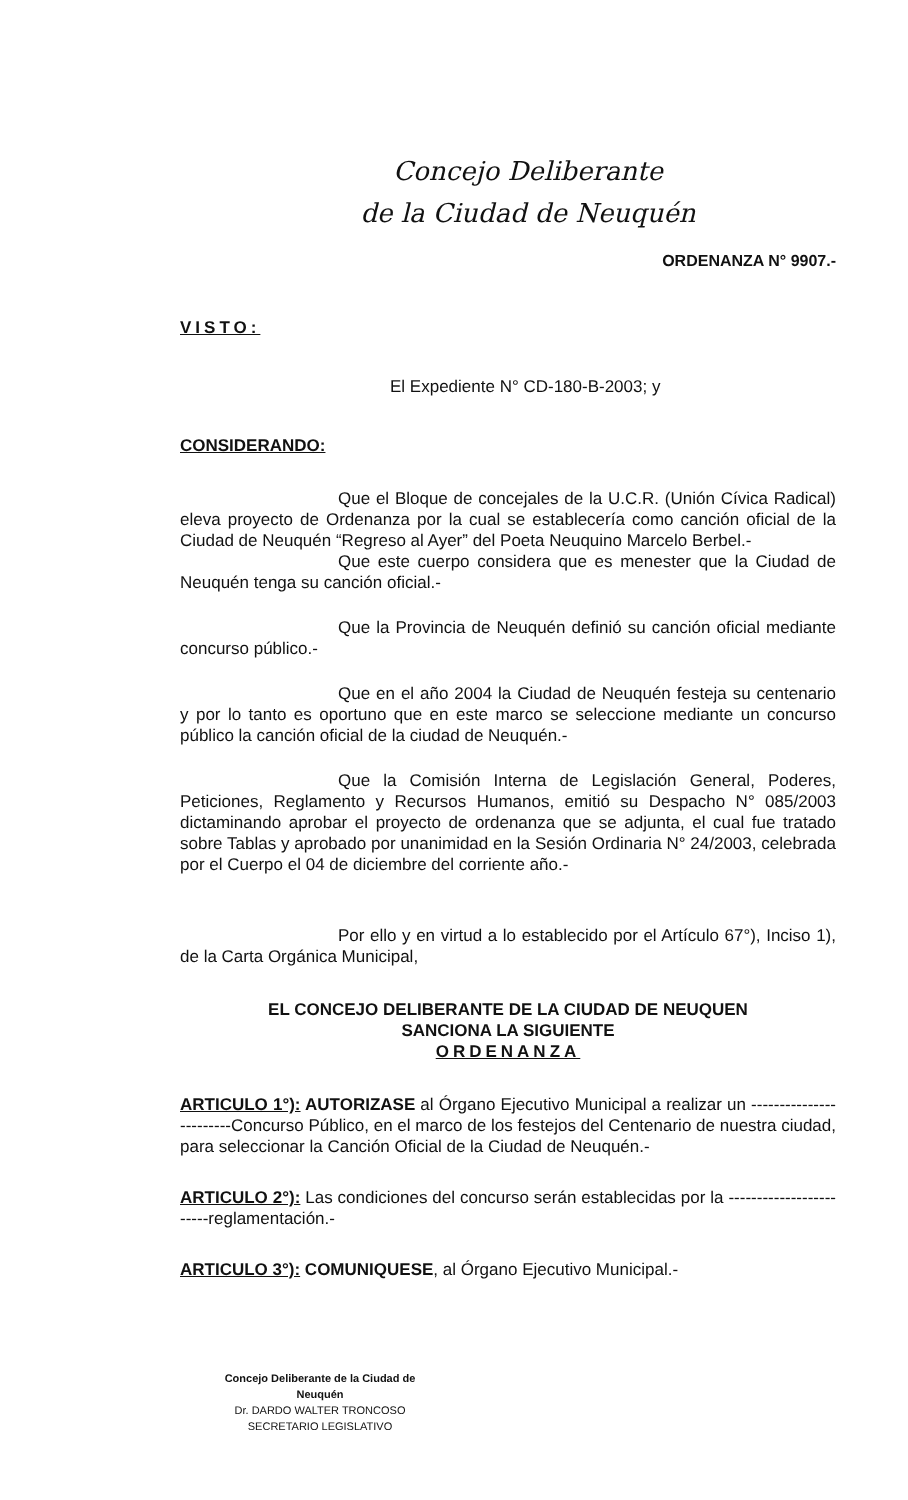Concejo Deliberante
de la Ciudad de Neuquén
ORDENANZA N° 9907.-
VISTO:
El Expediente N° CD-180-B-2003; y
CONSIDERANDO:
Que el Bloque de concejales de la U.C.R. (Unión Cívica Radical) eleva proyecto de Ordenanza por la cual se establecería como canción oficial de la Ciudad de Neuquén “Regreso al Ayer” del Poeta Neuquino Marcelo Berbel.-
Que este cuerpo considera que es menester que la Ciudad de Neuquén tenga su canción oficial.-
Que la Provincia de Neuquén definió su canción oficial mediante concurso público.-
Que en el año 2004 la Ciudad de Neuquén festeja su centenario y por lo tanto es oportuno que en este marco se seleccione mediante un concurso público la canción oficial de la ciudad de Neuquén.-
Que la Comisión Interna de Legislación General, Poderes, Peticiones, Reglamento y Recursos Humanos, emitió su Despacho N° 085/2003 dictaminando aprobar el proyecto de ordenanza que se adjunta, el cual fue tratado sobre Tablas y aprobado por unanimidad en la Sesión Ordinaria N° 24/2003, celebrada por el Cuerpo el 04 de diciembre del corriente año.-
Por ello y en virtud a lo establecido por el Artículo 67°), Inciso 1), de la Carta Orgánica Municipal,
EL CONCEJO DELIBERANTE DE LA CIUDAD DE NEUQUEN
SANCIONA LA SIGUIENTE
ORDENANZA
ARTICULO 1°): AUTORIZASE al Órgano Ejecutivo Municipal a realizar un ------------------------Concurso Público, en el marco de los festejos del Centenario de nuestra ciudad, para seleccionar la Canción Oficial de la Ciudad de Neuquén.-
ARTICULO 2°): Las condiciones del concurso serán establecidas por la ------------------------reglamentación.-
ARTICULO 3°): COMUNIQUESE, al Órgano Ejecutivo Municipal.-
Concejo Deliberante de la Ciudad de Neuquén
Dr. DARDO WALTER TRONCOSO
SECRETARIO LEGISLATIVO